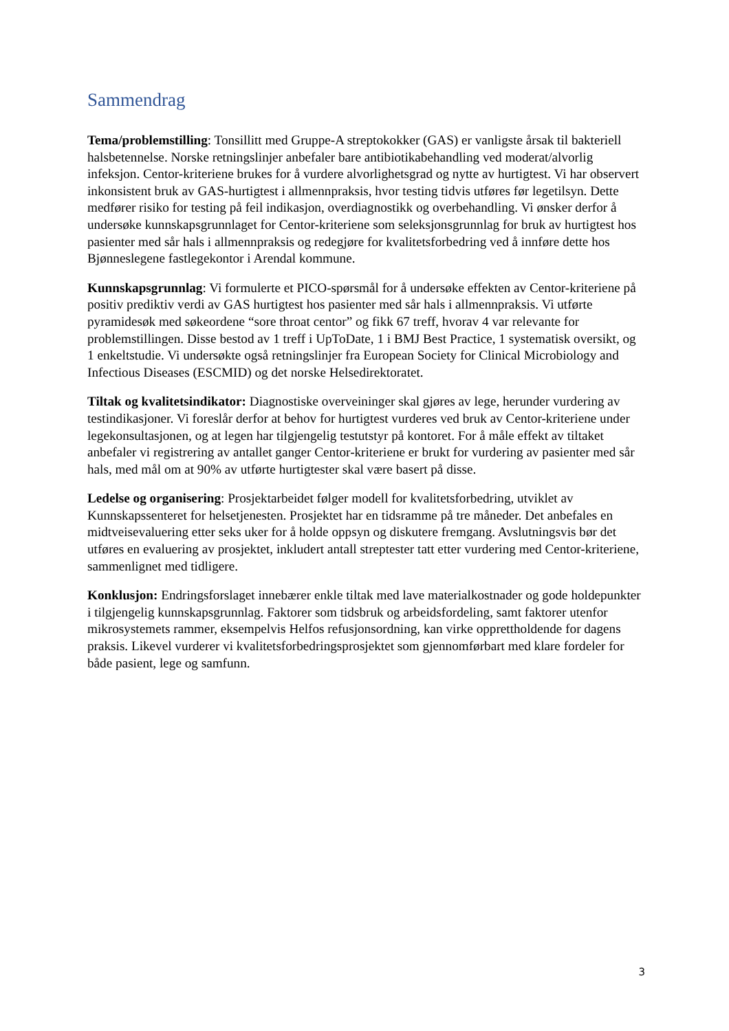Sammendrag
Tema/problemstilling: Tonsillitt med Gruppe-A streptokokker (GAS) er vanligste årsak til bakteriell halsbetennelse. Norske retningslinjer anbefaler bare antibiotikabehandling ved moderat/alvorlig infeksjon. Centor-kriteriene brukes for å vurdere alvorlighetsgrad og nytte av hurtigtest. Vi har observert inkonsistent bruk av GAS-hurtigtest i allmennpraksis, hvor testing tidvis utføres før legetilsyn. Dette medfører risiko for testing på feil indikasjon, overdiagnostikk og overbehandling. Vi ønsker derfor å undersøke kunnskapsgrunnlaget for Centor-kriteriene som seleksjonsgrunnlag for bruk av hurtigtest hos pasienter med sår hals i allmennpraksis og redegjøre for kvalitetsforbedring ved å innføre dette hos Bjønneslegene fastlegekontor i Arendal kommune.
Kunnskapsgrunnlag: Vi formulerte et PICO-spørsmål for å undersøke effekten av Centor-kriteriene på positiv prediktiv verdi av GAS hurtigtest hos pasienter med sår hals i allmennpraksis. Vi utførte pyramidesøk med søkeordene “sore throat centor” og fikk 67 treff, hvorav 4 var relevante for problemstillingen. Disse bestod av 1 treff i UpToDate, 1 i BMJ Best Practice, 1 systematisk oversikt, og 1 enkeltstudie. Vi undersøkte også retningslinjer fra European Society for Clinical Microbiology and Infectious Diseases (ESCMID) og det norske Helsedirektoratet.
Tiltak og kvalitetsindikator: Diagnostiske overveininger skal gjøres av lege, herunder vurdering av testindikasjoner. Vi foreslår derfor at behov for hurtigtest vurderes ved bruk av Centor-kriteriene under legekonsultasjonen, og at legen har tilgjengelig testutstyr på kontoret. For å måle effekt av tiltaket anbefaler vi registrering av antallet ganger Centor-kriteriene er brukt for vurdering av pasienter med sår hals, med mål om at 90% av utførte hurtigtester skal være basert på disse.
Ledelse og organisering: Prosjektarbeidet følger modell for kvalitetsforbedring, utviklet av Kunnskapssenteret for helsetjenesten. Prosjektet har en tidsramme på tre måneder. Det anbefales en midtveisevaluering etter seks uker for å holde oppsyn og diskutere fremgang. Avslutningsvis bør det utføres en evaluering av prosjektet, inkludert antall streptester tatt etter vurdering med Centor-kriteriene, sammenlignet med tidligere.
Konklusjon: Endringsforslaget innebærer enkle tiltak med lave materialkostnader og gode holdepunkter i tilgjengelig kunnskapsgrunnlag. Faktorer som tidsbruk og arbeidsfordeling, samt faktorer utenfor mikrosystemets rammer, eksempelvis Helfos refusjonsordning, kan virke opprettholdende for dagens praksis. Likevel vurderer vi kvalitetsforbedringsprosjektet som gjennomførbart med klare fordeler for både pasient, lege og samfunn.
3